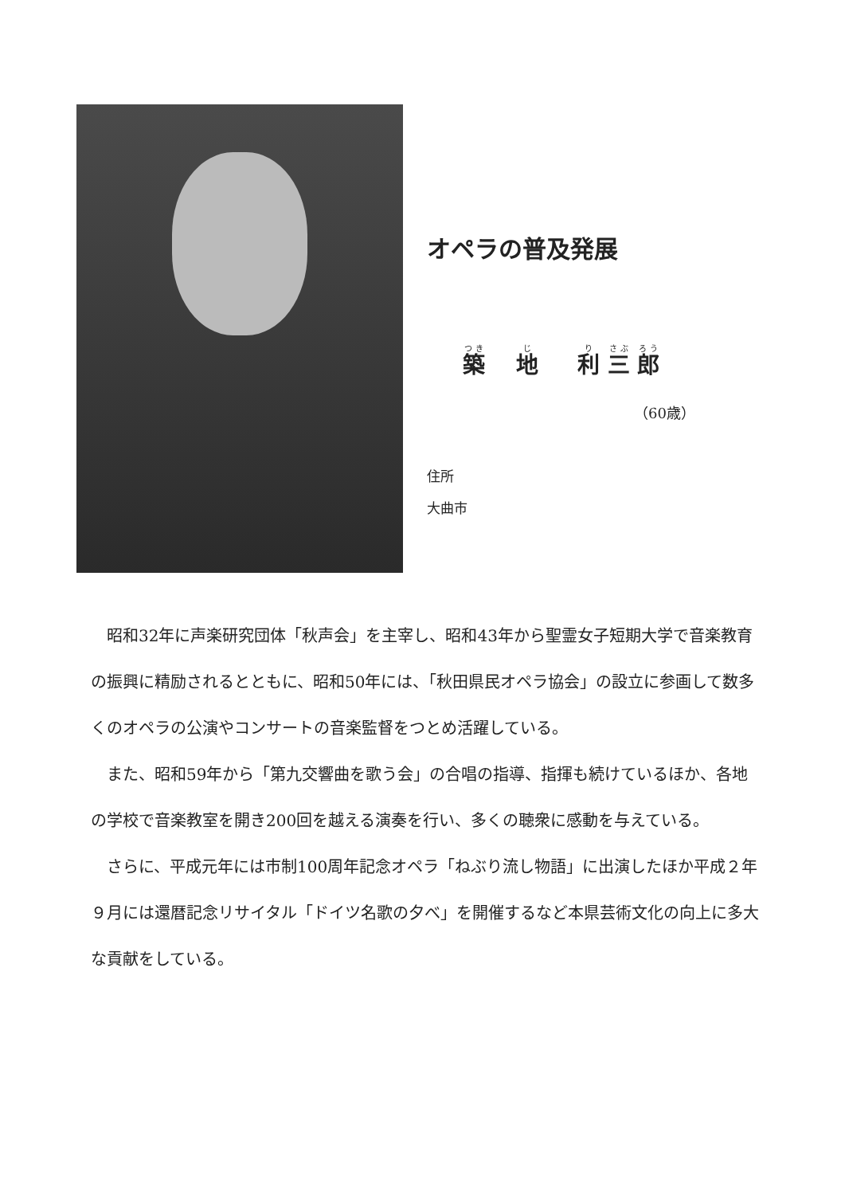オペラの普及発展
築 地 利 三 郎
（60歳）
住所
大曲市
昭和32年に声楽研究団体「秋声会」を主宰し、昭和43年から聖霊女子短期大学で音楽教育の振興に精励されるとともに、昭和50年には、「秋田県民オペラ協会」の設立に参画して数多くのオペラの公演やコンサートの音楽監督をつとめ活躍している。
また、昭和59年から「第九交響曲を歌う会」の合唱の指導、指揮も続けているほか、各地の学校で音楽教室を開き200回を越える演奏を行い、多くの聴衆に感動を与えている。
さらに、平成元年には市制100周年記念オペラ「ねぶり流し物語」に出演したほか平成２年９月には還暦記念リサイタル「ドイツ名歌の夕べ」を開催するなど本県芸術文化の向上に多大な貢献をしている。